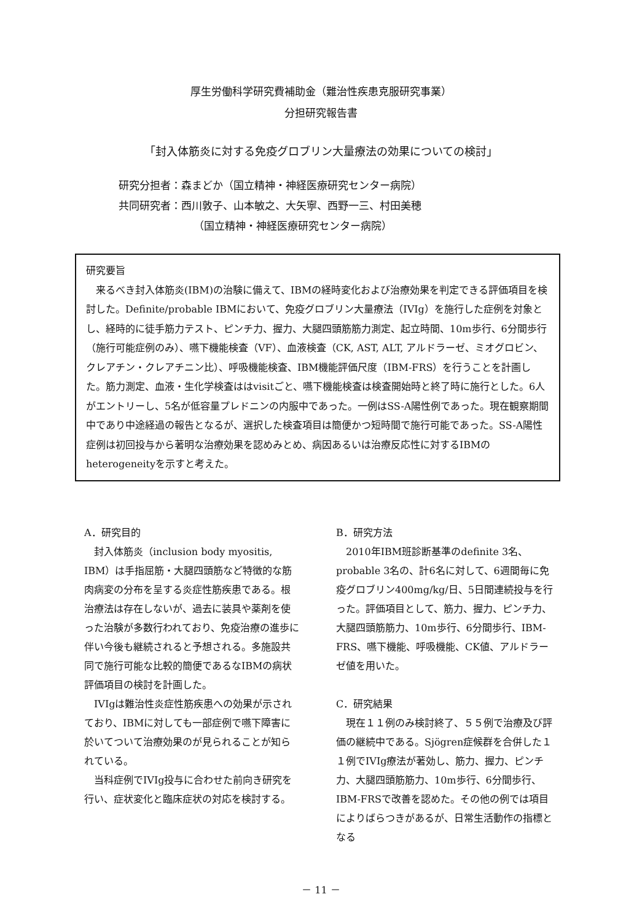厚生労働科学研究費補助金（難治性疾患克服研究事業）
分担研究報告書
「封入体筋炎に対する免疫グロブリン大量療法の効果についての検討」
研究分担者：森まどか（国立精神・神経医療研究センター病院）
共同研究者：西川敦子、山本敏之、大矢寧、西野一三、村田美穂
（国立精神・神経医療研究センター病院）
研究要旨
来るべき封入体筋炎(IBM)の治験に備えて、IBMの経時変化および治療効果を判定できる評価項目を検討した。Definite/probable IBMにおいて、免疫グロブリン大量療法（IVIg）を施行した症例を対象とし、経時的に徒手筋力テスト、ピンチ力、握力、大腿四頭筋筋力測定、起立時間、10m歩行、6分間歩行（施行可能症例のみ）、嚥下機能検査（VF）、血液検査（CK, AST, ALT, アルドラーゼ、ミオグロビン、クレアチン・クレアチニン比）、呼吸機能検査、IBM機能評価尺度（IBM-FRS）を行うことを計画した。筋力測定、血液・生化学検査ははvisitごと、嚥下機能検査は検査開始時と終了時に施行とした。6人がエントリーし、5名が低容量プレドニンの内服中であった。一例はSS-A陽性例であった。現在観察期間中であり中途経過の報告となるが、選択した検査項目は簡便かつ短時間で施行可能であった。SS-A陽性症例は初回投与から著明な治療効果を認めみとめ、病因あるいは治療反応性に対するIBMのheterogeneityを示すと考えた。
A．研究目的
封入体筋炎（inclusion body myositis, IBM）は手指屈筋・大腿四頭筋など特徴的な筋肉病変の分布を呈する炎症性筋疾患である。根治療法は存在しないが、過去に装具や薬剤を使った治験が多数行われており、免疫治療の進歩に伴い今後も継続されると予想される。多施設共同で施行可能な比較的簡便であるなIBMの病状評価項目の検討を計画した。
IVIgは難治性炎症性筋疾患への効果が示されており、IBMに対しても一部症例で嚥下障害に於いてついて治療効果のが見られることが知られている。
当科症例でIVIg投与に合わせた前向き研究を行い、症状変化と臨床症状の対応を検討する。
B．研究方法
2010年IBM班診断基準のdefinite 3名、probable 3名の、計6名に対して、6週間毎に免疫グロブリン400mg/kg/日、5日間連続投与を行った。評価項目として、筋力、握力、ピンチ力、大腿四頭筋筋力、10m歩行、6分間歩行、IBM-FRS、嚥下機能、呼吸機能、CK値、アルドラーゼ値を用いた。
C．研究結果
現在１１例のみ検討終了、５５例で治療及び評価の継続中である。Sjögren症候群を合併した１１例でIVIg療法が著効し、筋力、握力、ピンチ力、大腿四頭筋筋力、10m歩行、6分間歩行、IBM-FRSで改善を認めた。その他の例では項目によりばらつきがあるが、日常生活動作の指標となる
－ 11 －